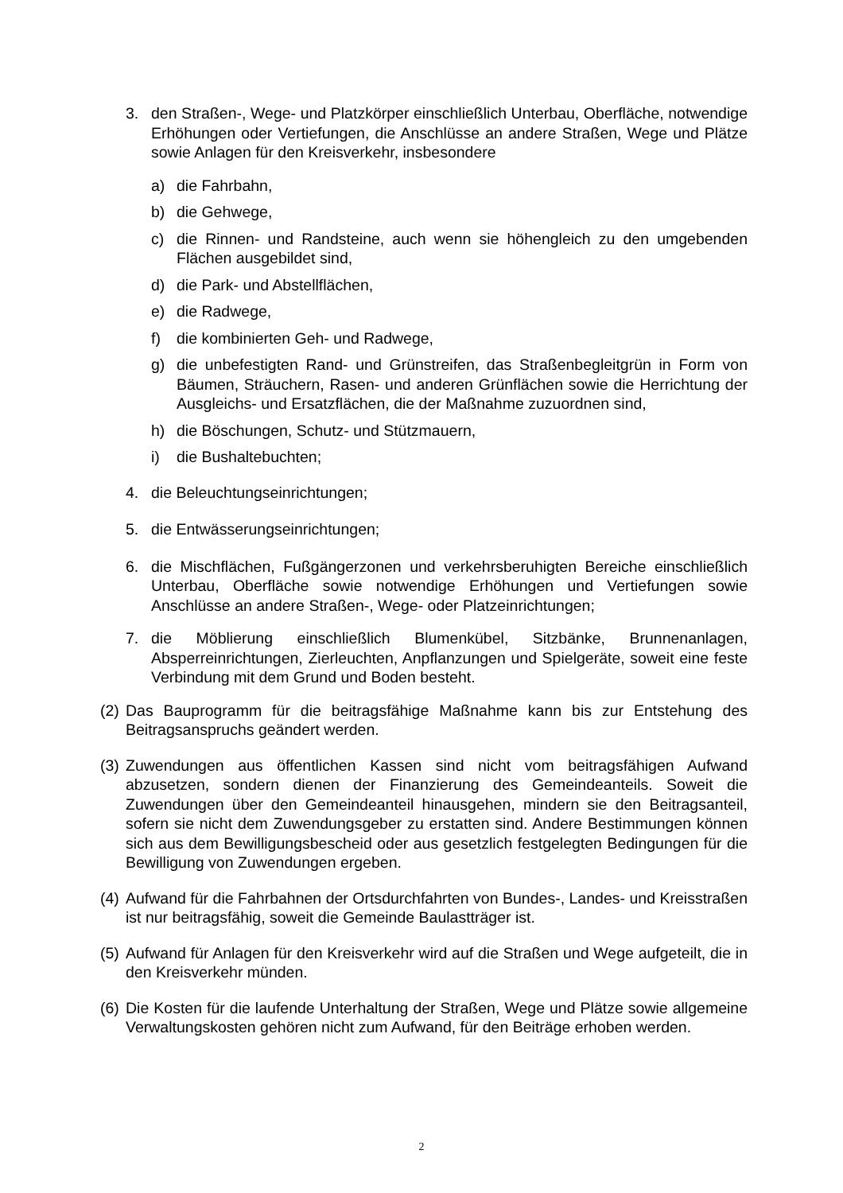3. den Straßen-, Wege- und Platzkörper einschließlich Unterbau, Oberfläche, notwendige Erhöhungen oder Vertiefungen, die Anschlüsse an andere Straßen, Wege und Plätze sowie Anlagen für den Kreisverkehr, insbesondere
a) die Fahrbahn,
b) die Gehwege,
c) die Rinnen- und Randsteine, auch wenn sie höhengleich zu den umgebenden Flächen ausgebildet sind,
d) die Park- und Abstellflächen,
e) die Radwege,
f) die kombinierten Geh- und Radwege,
g) die unbefestigten Rand- und Grünstreifen, das Straßenbegleitgrün in Form von Bäumen, Sträuchern, Rasen- und anderen Grünflächen sowie die Herrichtung der Ausgleichs- und Ersatzflächen, die der Maßnahme zuzuordnen sind,
h) die Böschungen, Schutz- und Stützmauern,
i) die Bushaltebuchten;
4. die Beleuchtungseinrichtungen;
5. die Entwässerungseinrichtungen;
6. die Mischflächen, Fußgängerzonen und verkehrsberuhigten Bereiche einschließlich Unterbau, Oberfläche sowie notwendige Erhöhungen und Vertiefungen sowie Anschlüsse an andere Straßen-, Wege- oder Platzeinrichtungen;
7. die Möblierung einschließlich Blumenkübel, Sitzbänke, Brunnenanlagen, Absperreinrichtungen, Zierleuchten, Anpflanzungen und Spielgeräte, soweit eine feste Verbindung mit dem Grund und Boden besteht.
(2) Das Bauprogramm für die beitragsfähige Maßnahme kann bis zur Entstehung des Beitragsanspruchs geändert werden.
(3) Zuwendungen aus öffentlichen Kassen sind nicht vom beitragsfähigen Aufwand abzusetzen, sondern dienen der Finanzierung des Gemeindeanteils. Soweit die Zuwendungen über den Gemeindeanteil hinausgehen, mindern sie den Beitragsanteil, sofern sie nicht dem Zuwendungsgeber zu erstatten sind. Andere Bestimmungen können sich aus dem Bewilligungsbescheid oder aus gesetzlich festgelegten Bedingungen für die Bewilligung von Zuwendungen ergeben.
(4) Aufwand für die Fahrbahnen der Ortsdurchfahrten von Bundes-, Landes- und Kreisstraßen ist nur beitragsfähig, soweit die Gemeinde Baulastträger ist.
(5) Aufwand für Anlagen für den Kreisverkehr wird auf die Straßen und Wege aufgeteilt, die in den Kreisverkehr münden.
(6) Die Kosten für die laufende Unterhaltung der Straßen, Wege und Plätze sowie allgemeine Verwaltungskosten gehören nicht zum Aufwand, für den Beiträge erhoben werden.
2